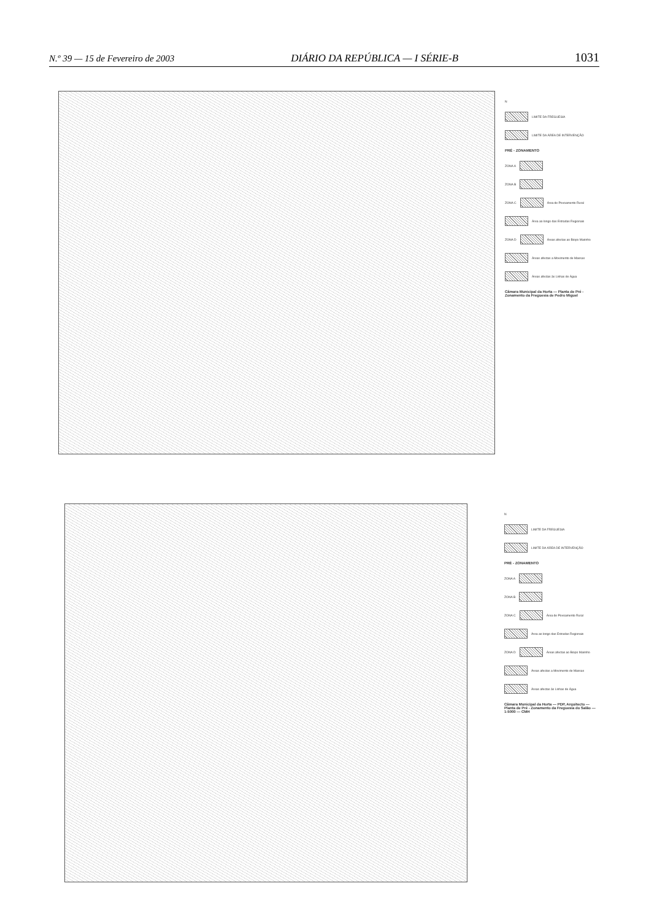N.º 39 — 15 de Fevereiro de 2003 DIÁRIO DA REPÚBLICA — I SÉRIE-B 1031
N
LIMITE DA FREGUESIA
LIMITE DA ÁREA DE INTERVENÇÃO
PRÉ - ZONAMENTO
ZONA A
ZONA B
ZONA C Área de Povoamento Rural
Área ao longo das Estradas Regionais
ZONA D Áreas afectas ao Biopo Marinho
Áreas afectas a Movimento de Massas
Áreas afectas às Linhas de Água
Câmara Municipal da Horta — Planta de Pré - Zonamento da Freguesia de Pedro Miguel
N
LIMITE DA FREGUESIA
LIMITE DA ÁREA DE INTERVENÇÃO
PRÉ - ZONAMENTO
ZONA A
ZONA B
ZONA C Área de Povoamento Rural
Área ao longo das Estradas Regionais
ZONA D Áreas afectas ao Biopo Marinho
Áreas afectas a Movimento de Massas
Áreas afectas às Linhas de Água
Câmara Municipal da Horta — PDP, Arquitecto — Planta de Pré - Zonamento da Freguesia do Salão — 1:5000 — CMH